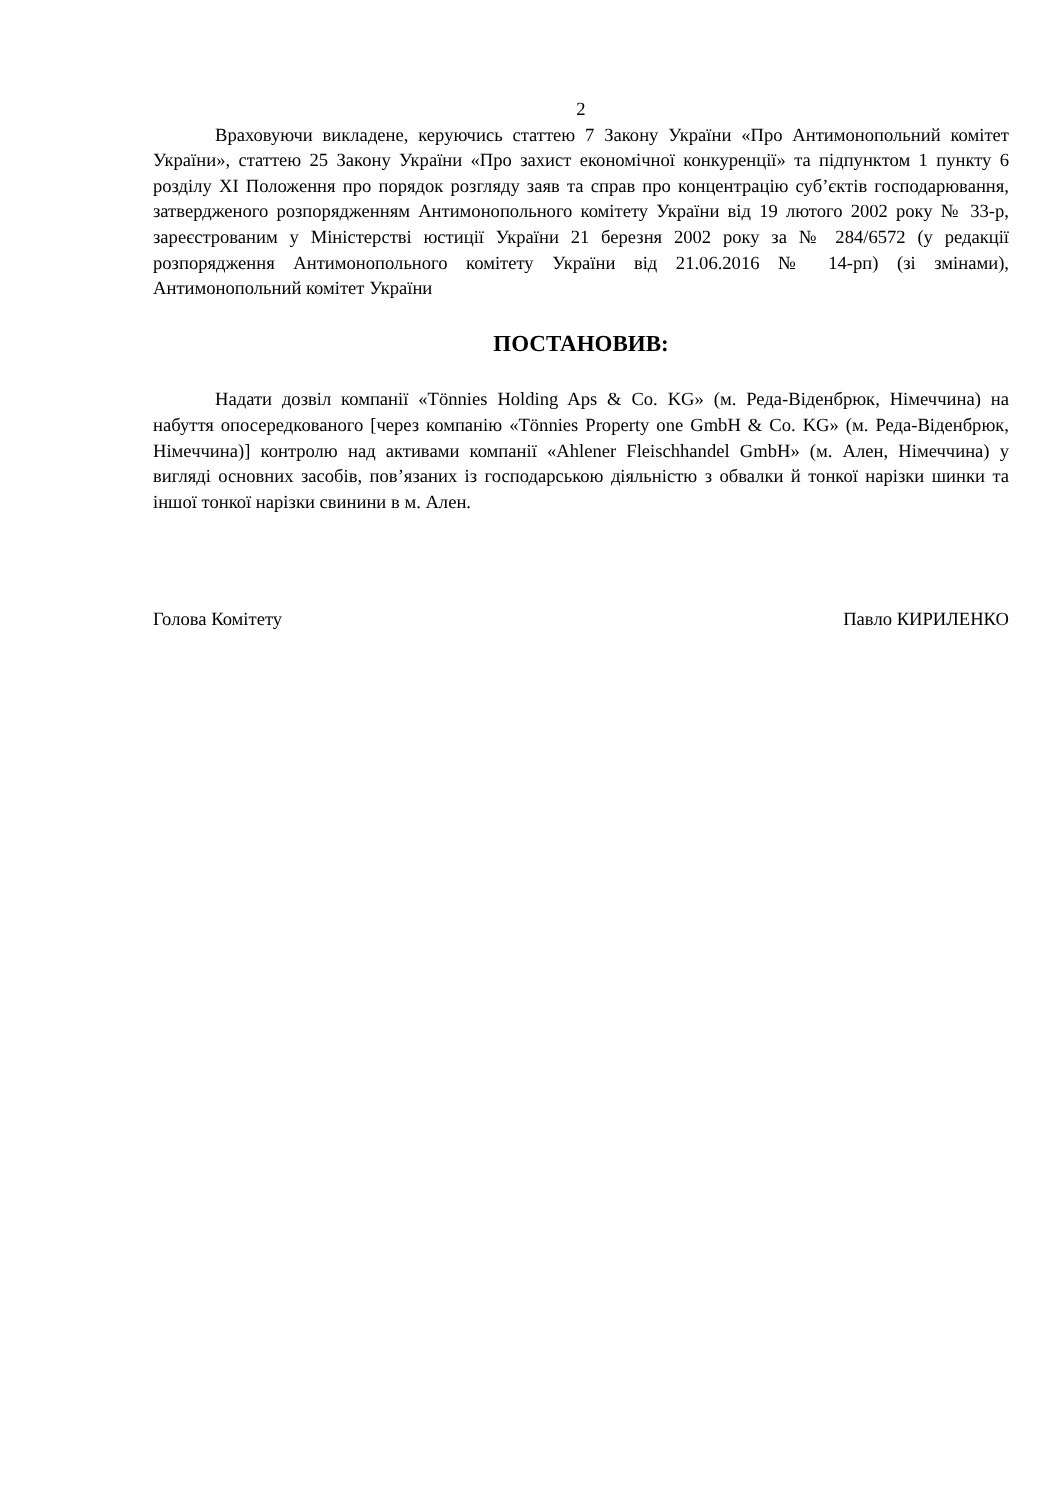2
Враховуючи викладене, керуючись статтею 7 Закону України «Про Антимонопольний комітет України», статтею 25 Закону України «Про захист економічної конкуренції» та підпунктом 1 пункту 6 розділу XI Положення про порядок розгляду заяв та справ про концентрацію суб’єктів господарювання, затвердженого розпорядженням Антимонопольного комітету України від 19 лютого 2002 року № 33-р, зареєстрованим у Міністерстві юстиції України 21 березня 2002 року за № 284/6572 (у редакції розпорядження Антимонопольного комітету України від 21.06.2016 № 14-рп) (зі змінами), Антимонопольний комітет України
ПОСТАНОВИВ:
Надати дозвіл компанії «Tönnies Holding Aps & Co. KG» (м. Реда-Віденбрюк, Німеччина) на набуття опосередкованого [через компанію «Tönnies Property one GmbH & Co. KG» (м. Реда-Віденбрюк, Німеччина)] контролю над активами компанії «Ahlener Fleischhandel GmbH» (м. Ален, Німеччина) у вигляді основних засобів, пов’язаних із господарською діяльністю з обвалки й тонкої нарізки шинки та іншої тонкої нарізки свинини в м. Ален.
Голова Комітету Павло КИРИЛЕНКО